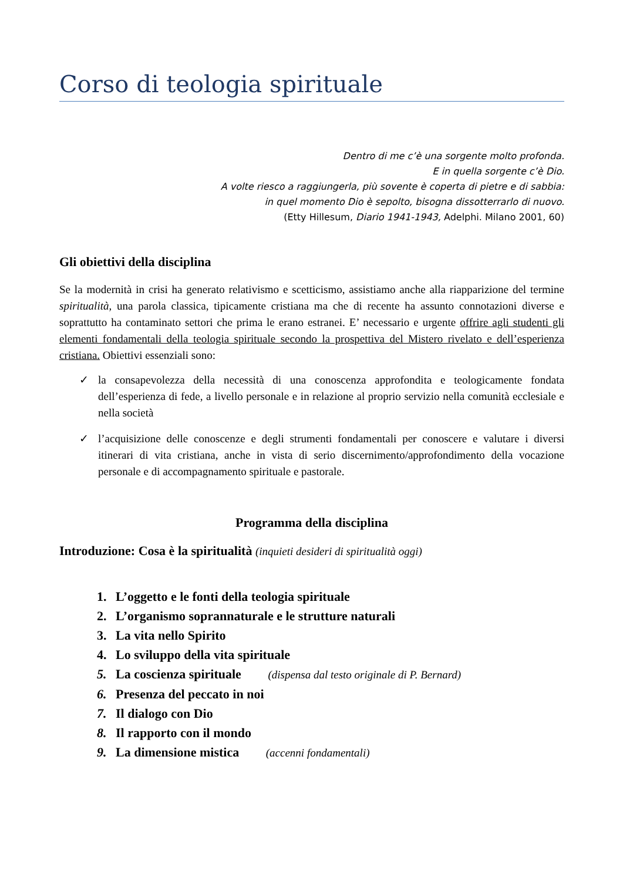Corso di teologia spirituale
Dentro di me c’è una sorgente molto profonda.
E in quella sorgente c’è Dio.
A volte riesco a raggiungerla, più sovente è coperta di pietre e di sabbia:
in quel momento Dio è sepolto, bisogna dissotterrarlo di nuovo.
(Etty Hillesum, Diario 1941-1943, Adelphi. Milano 2001, 60)
Gli obiettivi della disciplina
Se la modernità in crisi ha generato relativismo e scetticismo, assistiamo anche alla riapparizione del termine spiritualità, una parola classica, tipicamente cristiana ma che di recente ha assunto connotazioni diverse e soprattutto ha contaminato settori che prima le erano estranei. E’ necessario e urgente offrire agli studenti gli elementi fondamentali della teologia spirituale secondo la prospettiva del Mistero rivelato e dell’esperienza cristiana. Obiettivi essenziali sono:
✓ la consapevolezza della necessità di una conoscenza approfondita e teologicamente fondata dell’esperienza di fede, a livello personale e in relazione al proprio servizio nella comunità ecclesiale e nella società
✓ l’acquisizione delle conoscenze e degli strumenti fondamentali per conoscere e valutare i diversi itinerari di vita cristiana, anche in vista di serio discernimento/approfondimento della vocazione personale e di accompagnamento spirituale e pastorale.
Programma della disciplina
Introduzione: Cosa è la spiritualità (inquieti desideri di spiritualità oggi)
1. L’oggetto e le fonti della teologia spirituale
2. L’organismo soprannaturale e le strutture naturali
3. La vita nello Spirito
4. Lo sviluppo della vita spirituale
5. La coscienza spirituale (dispensa dal testo originale di P. Bernard)
6. Presenza del peccato in noi
7. Il dialogo con Dio
8. Il rapporto con il mondo
9. La dimensione mistica (accenni fondamentali)